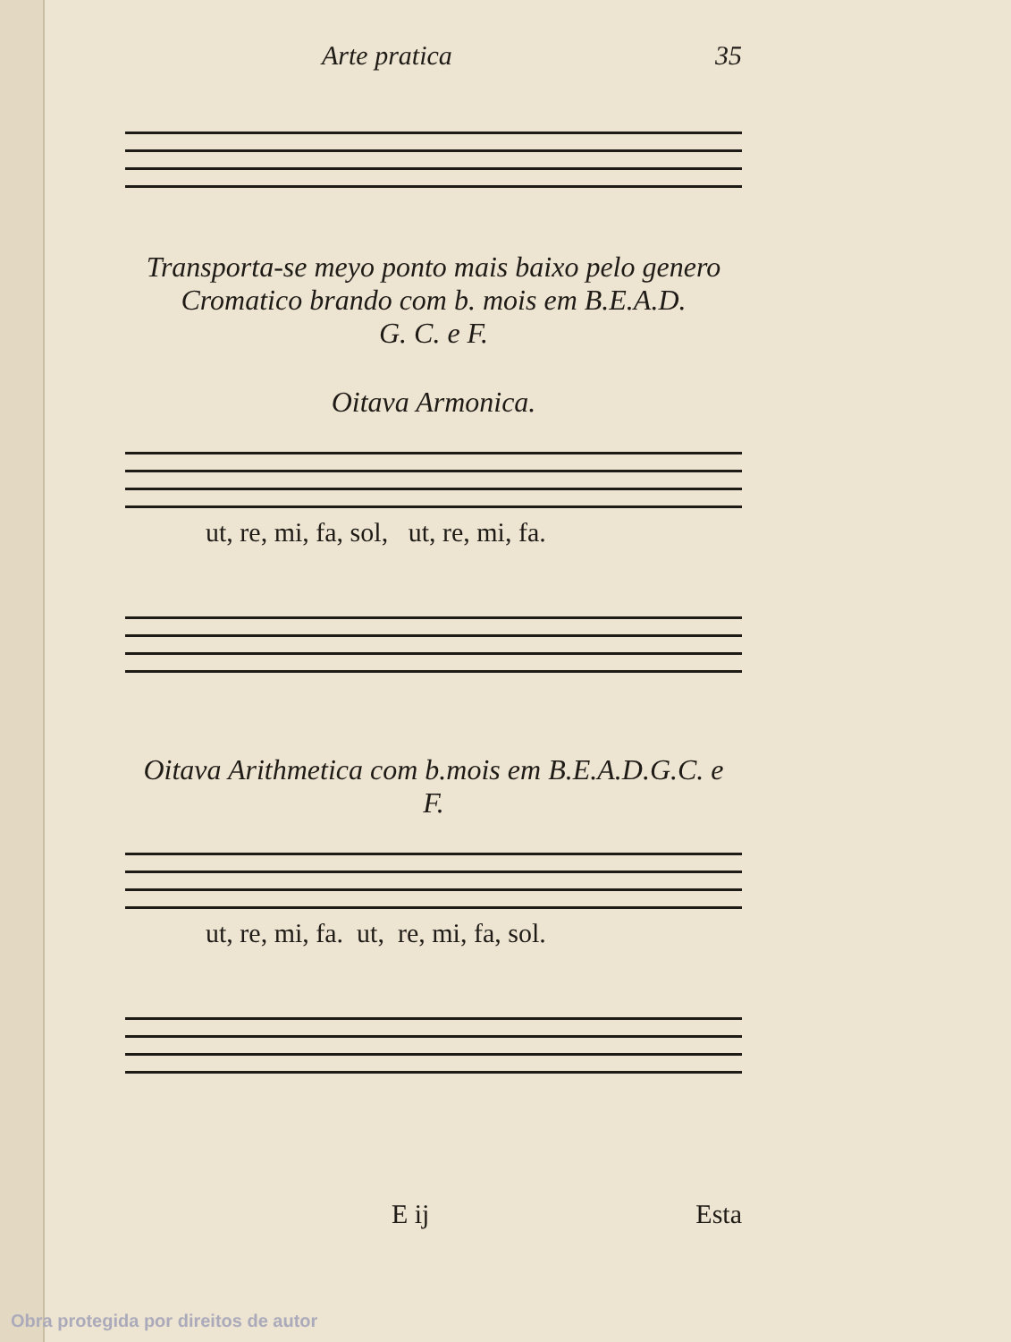Arte pratica 35
Transporta-se meyo ponto mais baixo pelo genero
Cromatico brando com b. mois em B.E.A.D.
G. C. e F.
Oitava Armonica.
ut, re, mi, fa, sol, ut, re, mi, fa.
Oitava Arithmetica com b.mois em B.E.A.D.G.C. e
F.
ut, re, mi, fa. ut, re, mi, fa, sol.
E ij Esta
Obra protegida por direitos de autor